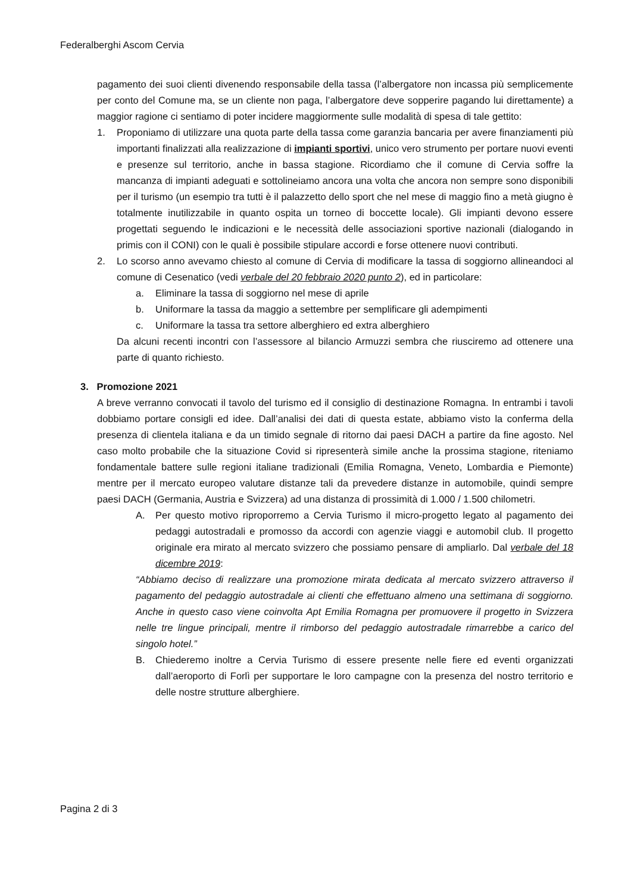Federalberghi Ascom Cervia
pagamento dei suoi clienti divenendo responsabile della tassa (l’albergatore non incassa più semplicemente per conto del Comune ma, se un cliente non paga, l’albergatore deve sopperire pagando lui direttamente) a maggior ragione ci sentiamo di poter incidere maggiormente sulle modalità di spesa di tale gettito:
1. Proponiamo di utilizzare una quota parte della tassa come garanzia bancaria per avere finanziamenti più importanti finalizzati alla realizzazione di impianti sportivi, unico vero strumento per portare nuovi eventi e presenze sul territorio, anche in bassa stagione. Ricordiamo che il comune di Cervia soffre la mancanza di impianti adeguati e sottolineiamo ancora una volta che ancora non sempre sono disponibili per il turismo (un esempio tra tutti è il palazzetto dello sport che nel mese di maggio fino a metà giugno è totalmente inutilizzabile in quanto ospita un torneo di boccette locale). Gli impianti devono essere progettati seguendo le indicazioni e le necessità delle associazioni sportive nazionali (dialogando in primis con il CONI) con le quali è possibile stipulare accordi e forse ottenere nuovi contributi.
2. Lo scorso anno avevamo chiesto al comune di Cervia di modificare la tassa di soggiorno allineandoci al comune di Cesenatico (vedi verbale del 20 febbraio 2020 punto 2), ed in particolare:
a. Eliminare la tassa di soggiorno nel mese di aprile
b. Uniformare la tassa da maggio a settembre per semplificare gli adempimenti
c. Uniformare la tassa tra settore alberghiero ed extra alberghiero
Da alcuni recenti incontri con l’assessore al bilancio Armuzzi sembra che riusciremo ad ottenere una parte di quanto richiesto.
3. Promozione 2021
A breve verranno convocati il tavolo del turismo ed il consiglio di destinazione Romagna. In entrambi i tavoli dobbiamo portare consigli ed idee. Dall’analisi dei dati di questa estate, abbiamo visto la conferma della presenza di clientela italiana e da un timido segnale di ritorno dai paesi DACH a partire da fine agosto. Nel caso molto probabile che la situazione Covid si ripresenterà simile anche la prossima stagione, riteniamo fondamentale battere sulle regioni italiane tradizionali (Emilia Romagna, Veneto, Lombardia e Piemonte) mentre per il mercato europeo valutare distanze tali da prevedere distanze in automobile, quindi sempre paesi DACH (Germania, Austria e Svizzera) ad una distanza di prossimità di 1.000 / 1.500 chilometri.
A. Per questo motivo riproporremo a Cervia Turismo il micro-progetto legato al pagamento dei pedaggi autostradali e promosso da accordi con agenzie viaggi e automobil club. Il progetto originale era mirato al mercato svizzero che possiamo pensare di ampliarlo. Dal verbale del 18 dicembre 2019:
“Abbiamo deciso di realizzare una promozione mirata dedicata al mercato svizzero attraverso il pagamento del pedaggio autostradale ai clienti che effettuano almeno una settimana di soggiorno. Anche in questo caso viene coinvolta Apt Emilia Romagna per promuovere il progetto in Svizzera nelle tre lingue principali, mentre il rimborso del pedaggio autostradale rimarrebbe a carico del singolo hotel.”
B. Chiederemo inoltre a Cervia Turismo di essere presente nelle fiere ed eventi organizzati dall’aeroporto di Forlì per supportare le loro campagne con la presenza del nostro territorio e delle nostre strutture alberghiere.
Pagina 2 di 3